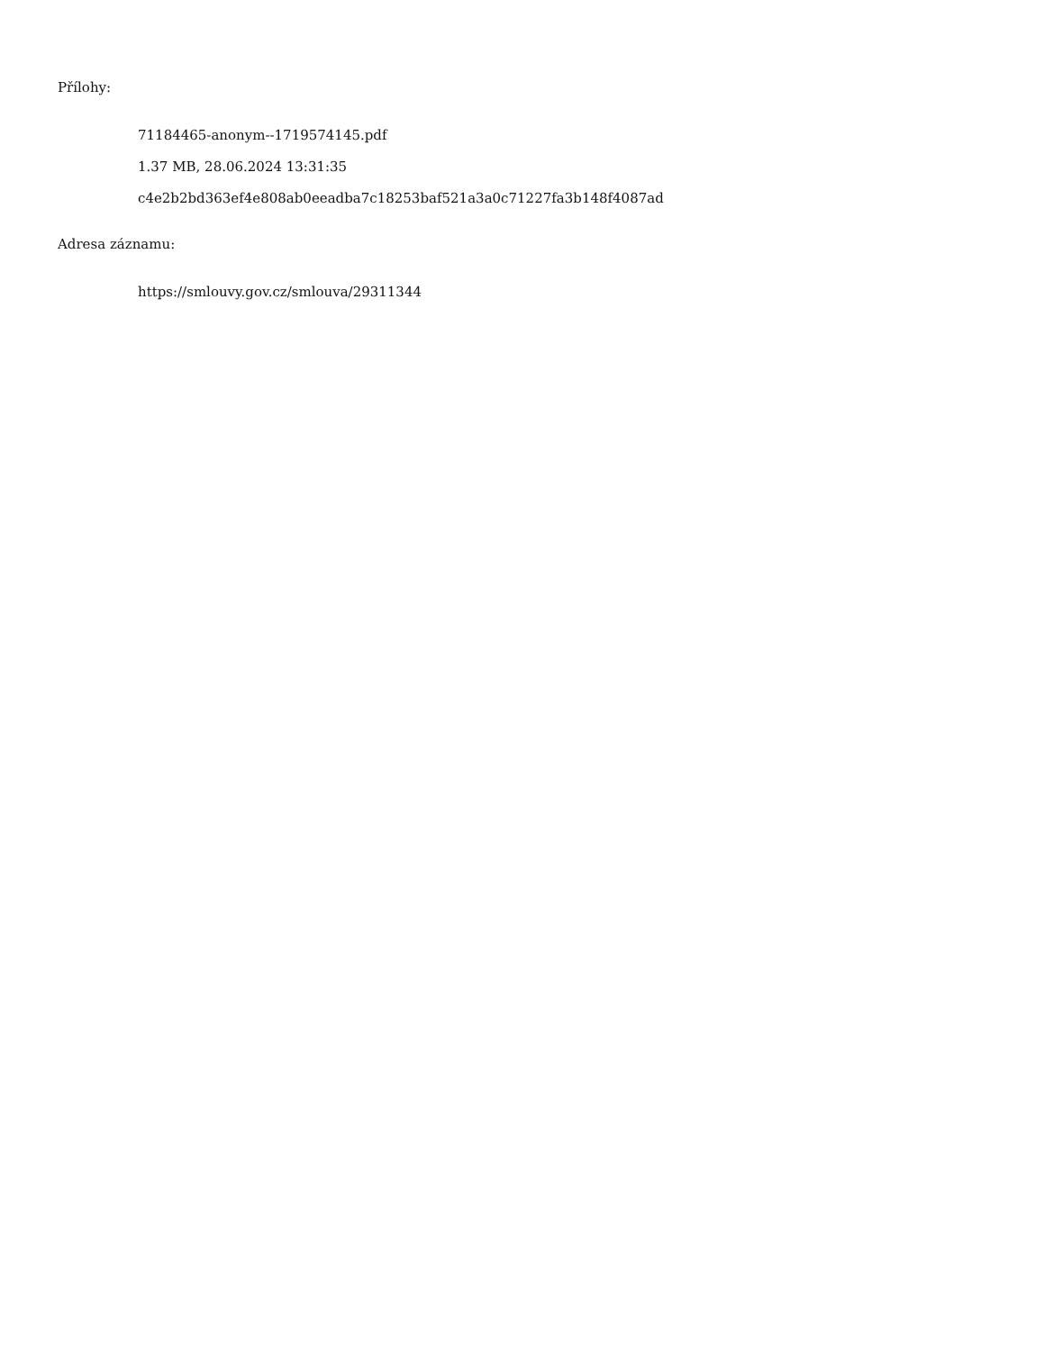Přílohy:
71184465-anonym--1719574145.pdf
1.37 MB, 28.06.2024 13:31:35
c4e2b2bd363ef4e808ab0eeadba7c18253baf521a3a0c71227fa3b148f4087ad
Adresa záznamu:
https://smlouvy.gov.cz/smlouva/29311344